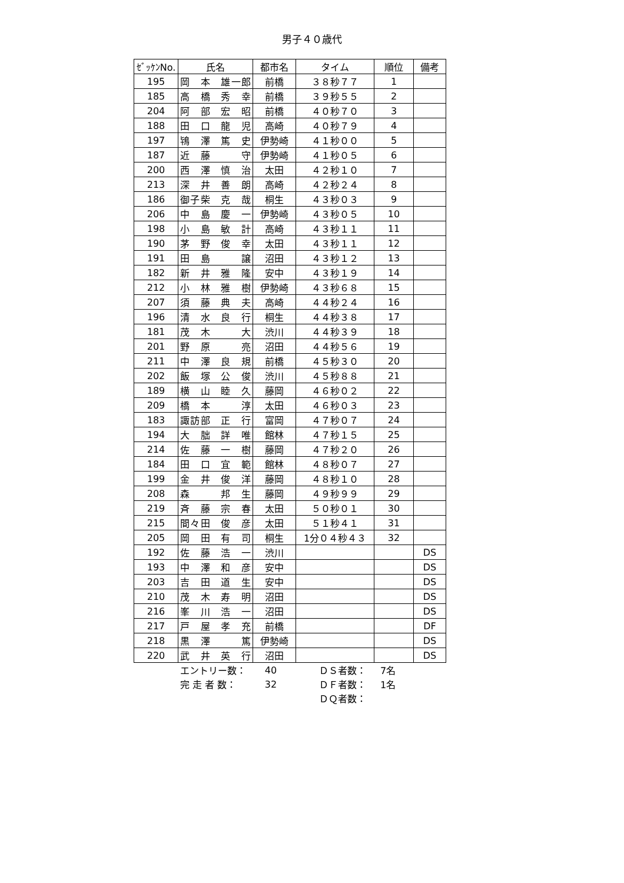男子４０歳代
| ｾﾞｯｹﾝNo. | 氏名 | 都市名 | タイム | 順位 | 備考 |
| --- | --- | --- | --- | --- | --- |
| 195 | 岡 本 雄一郎 | 前橋 | ３８秒７７ | 1 | |
| 185 | 高 橋 秀 幸 | 前橋 | ３９秒５５ | 2 | |
| 204 | 阿 部 宏 昭 | 前橋 | ４０秒７０ | 3 | |
| 188 | 田 口 龍 児 | 高崎 | ４０秒７９ | 4 | |
| 197 | 鴇 澤 篤 史 | 伊勢崎 | ４１秒００ | 5 | |
| 187 | 近 藤 守 | 伊勢崎 | ４１秒０５ | 6 | |
| 200 | 西 澤 慎 治 | 太田 | ４２秒１０ | 7 | |
| 213 | 深 井 善 朗 | 高崎 | ４２秒２４ | 8 | |
| 186 | 御子柴 克 哉 | 桐生 | ４３秒０３ | 9 | |
| 206 | 中 島 慶 一 | 伊勢崎 | ４３秒０５ | 10 | |
| 198 | 小 島 敏 計 | 高崎 | ４３秒１１ | 11 | |
| 190 | 茅 野 俊 幸 | 太田 | ４３秒１１ | 12 | |
| 191 | 田 島 譲 | 沼田 | ４３秒１２ | 13 | |
| 182 | 新 井 雅 隆 | 安中 | ４３秒１９ | 14 | |
| 212 | 小 林 雅 樹 | 伊勢崎 | ４３秒６８ | 15 | |
| 207 | 須 藤 典 夫 | 高崎 | ４４秒２４ | 16 | |
| 196 | 清 水 良 行 | 桐生 | ４４秒３８ | 17 | |
| 181 | 茂 木 大 | 渋川 | ４４秒３９ | 18 | |
| 201 | 野 原 亮 | 沼田 | ４４秒５６ | 19 | |
| 211 | 中 澤 良 規 | 前橋 | ４５秒３０ | 20 | |
| 202 | 飯 塚 公 俊 | 渋川 | ４５秒８８ | 21 | |
| 189 | 横 山 睦 久 | 藤岡 | ４６秒０２ | 22 | |
| 209 | 橋 本 淳 | 太田 | ４６秒０３ | 23 | |
| 183 | 諏訪部 正 行 | 富岡 | ４７秒０７ | 24 | |
| 194 | 大 朏 詳 唯 | 館林 | ４７秒１５ | 25 | |
| 214 | 佐 藤 一 樹 | 藤岡 | ４７秒２０ | 26 | |
| 184 | 田 口 宜 範 | 館林 | ４８秒０７ | 27 | |
| 199 | 金 井 俊 洋 | 藤岡 | ４８秒１０ | 28 | |
| 208 | 森 邦 生 | 藤岡 | ４９秒９９ | 29 | |
| 219 | 斉 藤 宗 春 | 太田 | ５０秒０１ | 30 | |
| 215 | 間々田 俊 彦 | 太田 | ５１秒４１ | 31 | |
| 205 | 岡 田 有 司 | 桐生 | 1分０４秒４３ | 32 | |
| 192 | 佐 藤 浩 一 | 渋川 | | | DS |
| 193 | 中 澤 和 彦 | 安中 | | | DS |
| 203 | 吉 田 道 生 | 安中 | | | DS |
| 210 | 茂 木 寿 明 | 沼田 | | | DS |
| 216 | 峯 川 浩 一 | 沼田 | | | DS |
| 217 | 戸 屋 孝 充 | 前橋 | | | DF |
| 218 | 黒 澤 篤 | 伊勢崎 | | | DS |
| 220 | 武 井 英 行 | 沼田 | | | DS |
| エントリー数： | 40 | ＤＳ者数： | 7名 |
| 完 走 者 数： | 32 | ＤＦ者数： | 1名 |
| | | ＤＱ者数： | |